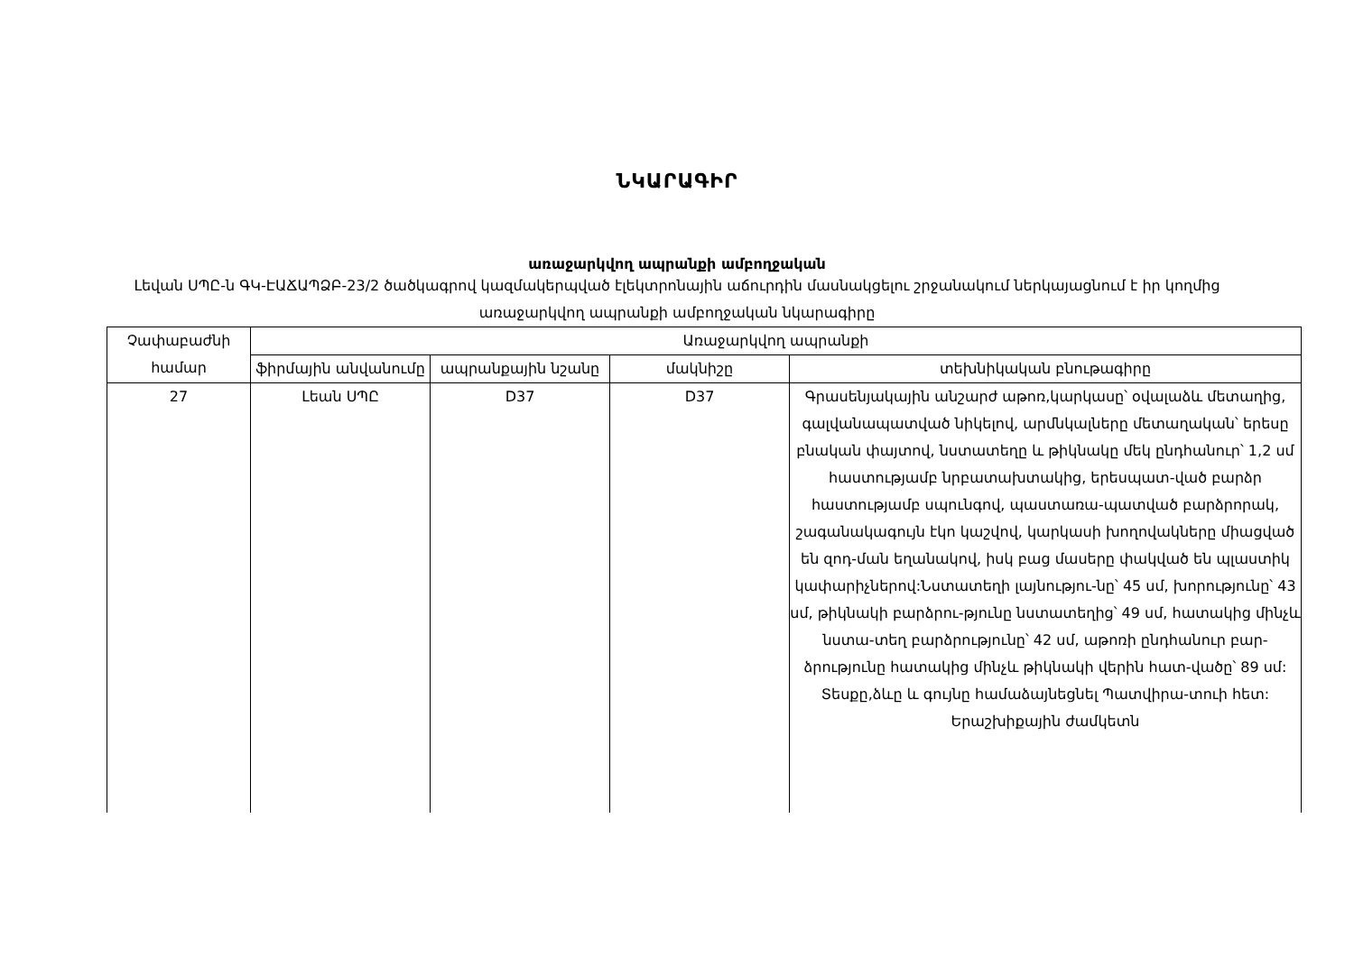ՆԿԱՐԱԳԻՐ
առաջարկվող ապրանքի ամբողջական
Լեվան ՍՊԸ-ն ԳԿ-ԷԱՃԱՊՁԲ-23/2 ծածկագրով կազմակերպված էլեկտրոնային աճուրդին մասնակցելու շրջանակում ներկայացնում է իր կողմից առաջարկվող ապրանքի ամբողջական նկարագիրը
| Չափաբաժնի համար | Առաջարկվող ապրանքի | | | |
| --- | --- | --- | --- | --- |
| | ֆիրմային անվանումը | ապրանքային նշանը | մակնիշը | տեխնիկական բնութագիրը |
| 27 | Լեան ՍՊԸ | D37 | D37 | Գրասենյակային անշարժ աթոռ,կարկասը՝ օվալաձև մետաղից, գալվանապատված նիկելով, արմնկալները մետաղական՝ երեսը բնական փայտով, նստատեղը և թիկնակը մեկ ընդհանուր՝ 1,2 սմ հաստությամբ նրբատախտակից, երեսպատ-ված բարձր հաստությամբ սպունգով, պաստառա-պատված բարձրորակ, շագանակագույն էկո կաշվով, կարկասի խողովակները միացված են զոդ-ման եղանակով, իսկ բաց մասերը փակված են պլաստիկ կափարիչներով:Նստատեղի լայնությու-նը՝ 45 սմ, խորությունը՝ 43 սմ, թիկնակի բարձրու-թյունը նստատեղից՝ 49 սմ, հատակից մինչև նստա-տեղ բարձրությունը՝ 42 սմ, աթոռի ընդհանուր բար-ձրությունը հատակից մինչև թիկնակի վերին հատ-վածը՝ 89 սմ: Տեսքը,ձևը և գույնը համաձայնեցնել Պատվիրա-տուի հետ: Երաշխիքային ժամկետն |